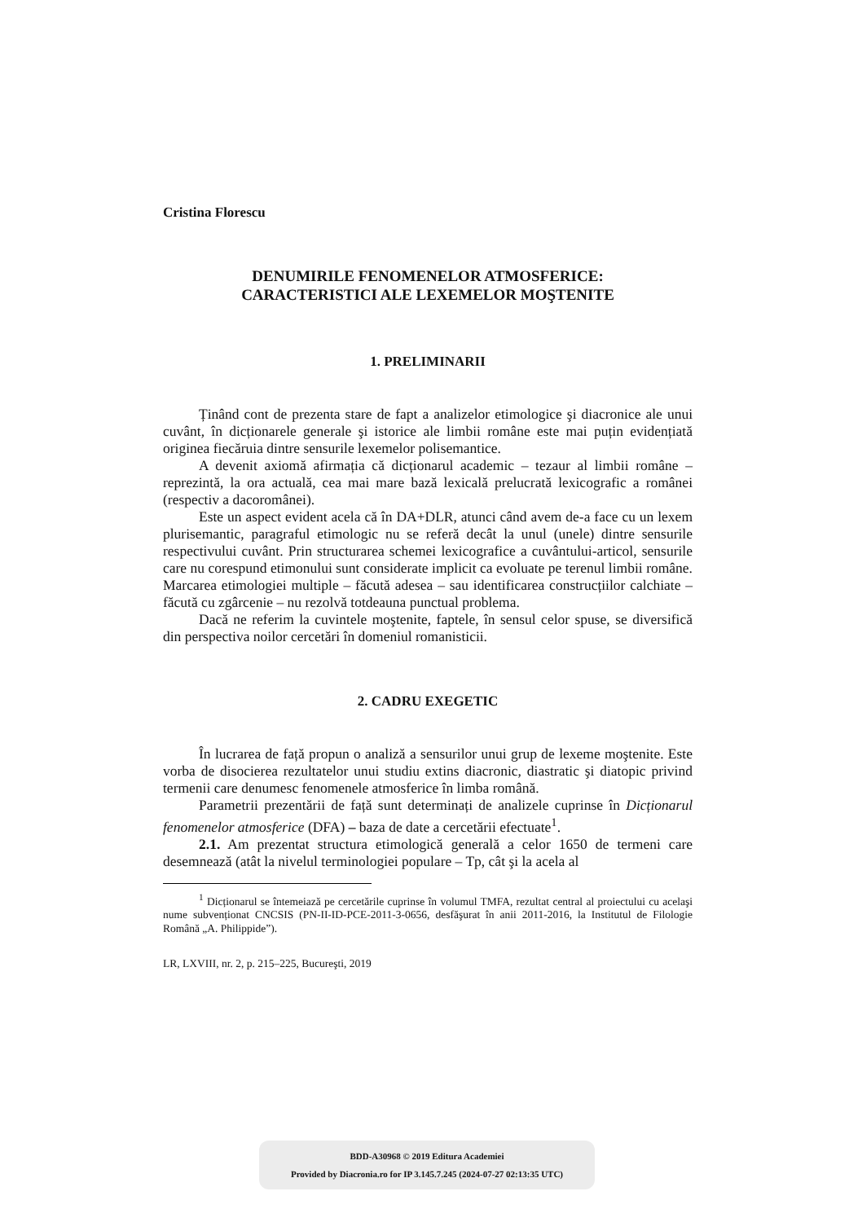Cristina Florescu
DENUMIRILE FENOMENELOR ATMOSFERICE:
CARACTERISTICI ALE LEXEMELOR MOŞTENITE
1. PRELIMINARII
Ținând cont de prezenta stare de fapt a analizelor etimologice şi diacronice ale unui cuvânt, în dicționarele generale şi istorice ale limbii române este mai puțin evidențiată originea fiecăruia dintre sensurile lexemelor polisemantice.
A devenit axiomă afirmația că dicționarul academic – tezaur al limbii române – reprezintă, la ora actuală, cea mai mare bază lexicală prelucrată lexicografic a românei (respectiv a dacoromânei).
Este un aspect evident acela că în DA+DLR, atunci când avem de-a face cu un lexem plurisemantic, paragraful etimologic nu se referă decât la unul (unele) dintre sensurile respectivului cuvânt. Prin structurarea schemei lexicografice a cuvântului-articol, sensurile care nu corespund etimonului sunt considerate implicit ca evoluate pe terenul limbii române. Marcarea etimologiei multiple – făcută adesea – sau identificarea construcțiilor calchiate – făcută cu zgârcenie – nu rezolvă totdeauna punctual problema.
Dacă ne referim la cuvintele moştenite, faptele, în sensul celor spuse, se diversifică din perspectiva noilor cercetări în domeniul romanisticii.
2. CADRU EXEGETIC
În lucrarea de față propun o analiză a sensurilor unui grup de lexeme moştenite. Este vorba de disocierea rezultatelor unui studiu extins diacronic, diastratic şi diatopic privind termenii care denumesc fenomenele atmosferice în limba română.
Parametrii prezentării de față sunt determinați de analizele cuprinse în Dicționarul fenomenelor atmosferice (DFA) – baza de date a cercetării efectuate<sup>1</sup>.
2.1. Am prezentat structura etimologică generală a celor 1650 de termeni care desemnează (atât la nivelul terminologiei populare – Tp, cât şi la acela al
<sup>1</sup> Dicționarul se întemeiază pe cercetările cuprinse în volumul TMFA, rezultat central al proiectului cu acelaşi nume subvenționat CNCSIS (PN-II-ID-PCE-2011-3-0656, desfăşurat în anii 2011-2016, la Institutul de Filologie Română „A. Philippide”).
LR, LXVIII, nr. 2, p. 215–225, Bucureşti, 2019
BDD-A30968 © 2019 Editura Academiei
Provided by Diacronia.ro for IP 3.145.7.245 (2024-07-27 02:13:35 UTC)